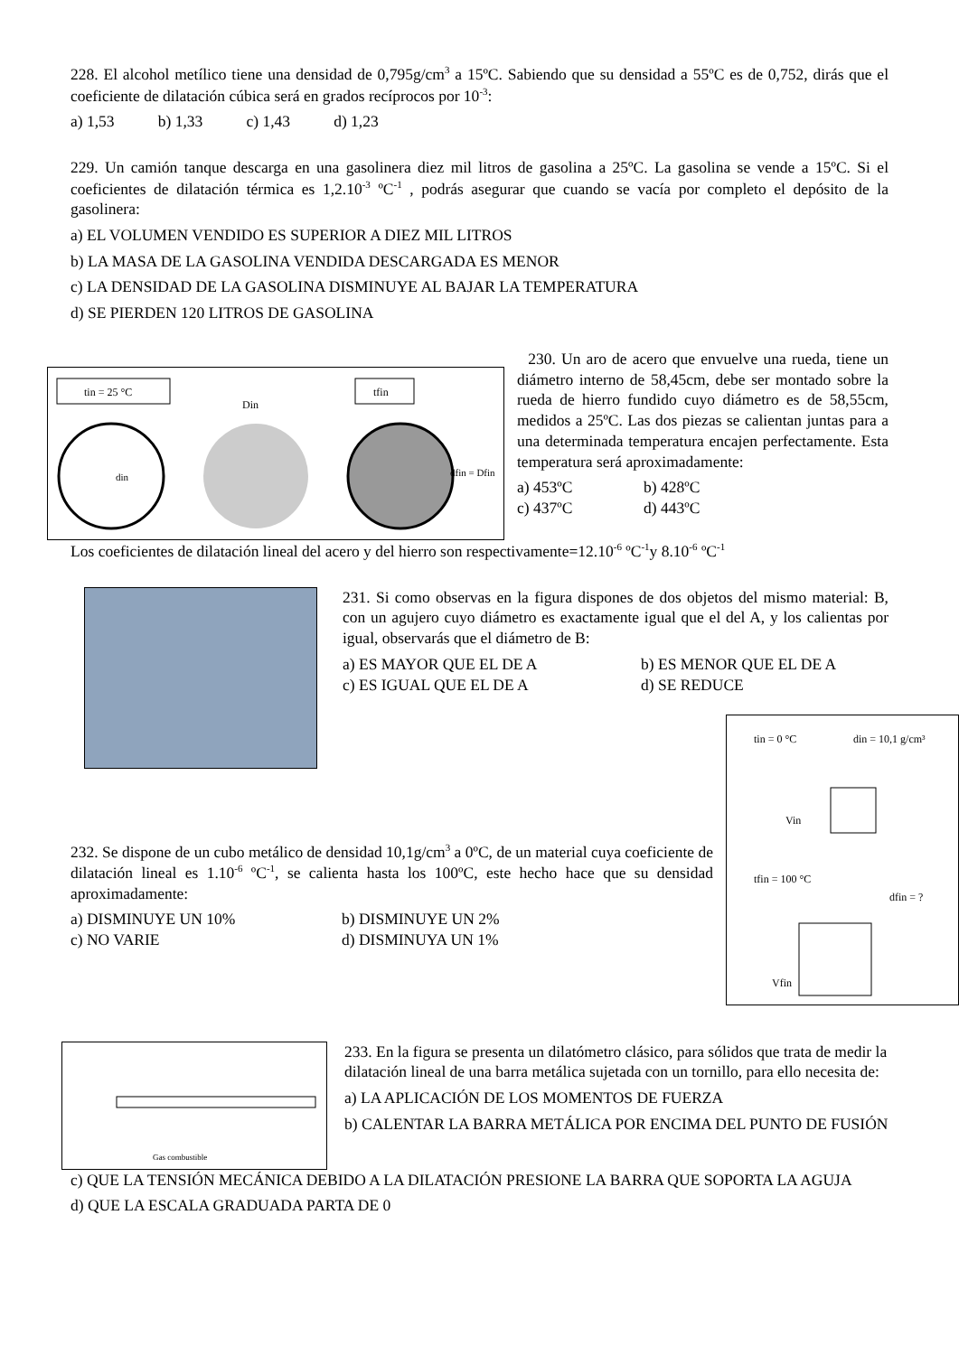228. El alcohol metílico tiene una densidad de 0,795g/cm<sup>3</sup> a 15ºC. Sabiendo que su densidad a 55ºC es de 0,752, dirás que el coeficiente de dilatación cúbica será en grados recíprocos por 10<sup>-3</sup>:
a) 1,53 b) 1,33 c) 1,43 d) 1,23
229. Un camión tanque descarga en una gasolinera diez mil litros de gasolina a 25ºC. La gasolina se vende a 15ºC. Si el coeficientes de dilatación térmica es 1,2.10<sup>-3</sup> ºC<sup>-1</sup> , podrás asegurar que cuando se vacía por completo el depósito de la gasolinera:
a) EL VOLUMEN VENDIDO ES SUPERIOR A DIEZ MIL LITROS
b) LA MASA DE LA GASOLINA VENDIDA DESCARGADA ES MENOR
c) LA DENSIDAD DE LA GASOLINA DISMINUYE AL BAJAR LA TEMPERATURA
d) SE PIERDEN 120 LITROS DE GASOLINA
tin = 25 °C
din
Din
tfin
dfin = Dfin
230. Un aro de acero que envuelve una rueda, tiene un diámetro interno de 58,45cm, debe ser montado sobre la rueda de hierro fundido cuyo diámetro es de 58,55cm, medidos a 25ºC. Las dos piezas se calientan juntas para a una determinada temperatura encajen perfectamente. Esta temperatura será aproximadamente:
a) 453ºC b) 428ºC c) 437ºC d) 443ºC
Los coeficientes de dilatación lineal del acero y del hierro son respectivamente=12.10<sup>-6</sup> ºC<sup>-1</sup>y 8.10<sup>-6</sup> ºC<sup>-1</sup>
231. Si como observas en la figura dispones de dos objetos del mismo material: B, con un agujero cuyo diámetro es exactamente igual que el del A, y los calientas por igual, observarás que el diámetro de B:
a) ES MAYOR QUE EL DE A b) ES MENOR QUE EL DE A c) ES IGUAL QUE EL DE A d) SE REDUCE
232. Se dispone de un cubo metálico de densidad 10,1g/cm<sup>3</sup> a 0ºC, de un material cuya coeficiente de dilatación lineal es 1.10<sup>-6</sup> ºC<sup>-1</sup>, se calienta hasta los 100ºC, este hecho hace que su densidad aproximadamente:
a) DISMINUYE UN 10% b) DISMINUYE UN 2% c) NO VARIE d) DISMINUYA UN 1%
tin = 0 °C
din = 10,1 g/cm³
Vin
tfin = 100 °C
dfin = ?
Vfin
Gas combustible
233. En la figura se presenta un dilatómetro clásico, para sólidos que trata de medir la dilatación lineal de una barra metálica sujetada con un tornillo, para ello necesita de:
a) LA APLICACIÓN DE LOS MOMENTOS DE FUERZA
b) CALENTAR LA BARRA METÁLICA POR ENCIMA DEL PUNTO DE FUSIÓN
c) QUE LA TENSIÓN MECÁNICA DEBIDO A LA DILATACIÓN PRESIONE LA BARRA QUE SOPORTA LA AGUJA
d) QUE LA ESCALA GRADUADA PARTA DE 0